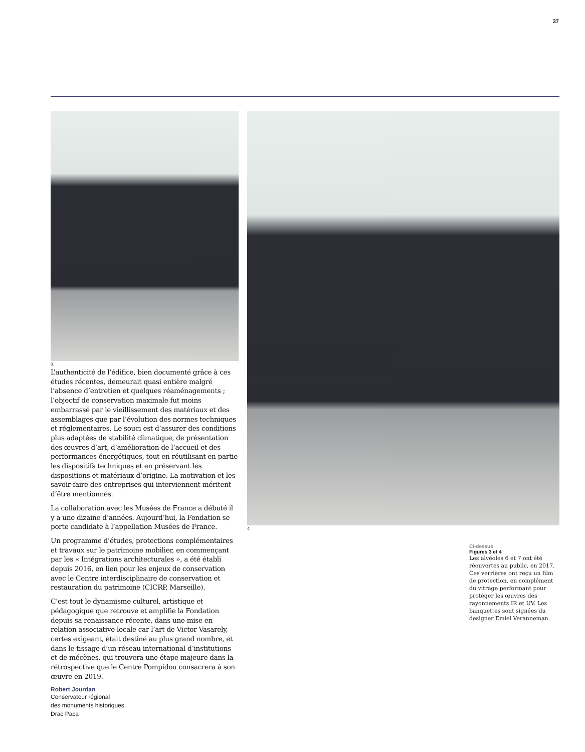37
3.
L’authenticité de l’édifice, bien documenté grâce à ces études récentes, demeurait quasi entière malgré l’absence d’entretien et quelques réaménagements ; l’objectif de conservation maximale fut moins embarrassé par le vieillissement des matériaux et des assemblages que par l’évolution des normes techniques et réglementaires. Le souci est d’assurer des conditions plus adaptées de stabilité climatique, de présentation des œuvres d’art, d’amélioration de l’accueil et des performances énergétiques, tout en réutilisant en partie les dispositifs techniques et en préservant les dispositions et matériaux d’origine. La motivation et les savoir-faire des entreprises qui interviennent méritent d’être mentionnés.
La collaboration avec les Musées de France a débuté il y a une dizaine d’années. Aujourd’hui, la Fondation se porte candidate à l’appellation Musées de France.
Un programme d’études, protections complémentaires et travaux sur le patrimoine mobilier, en commençant par les « Intégrations architecturales », a été établi depuis 2016, en lien pour les enjeux de conservation avec le Centre interdisciplinaire de conservation et restauration du patrimoine (CICRP, Marseille).
C’est tout le dynamisme culturel, artistique et pédagogique que retrouve et amplifie la Fondation depuis sa renaissance récente, dans une mise en relation associative locale car l’art de Victor Vasarely, certes exigeant, était destiné au plus grand nombre, et dans le tissage d’un réseau international d’institutions et de mécènes, qui trouvera une étape majeure dans la rétrospective que le Centre Pompidou consacrera à son œuvre en 2019.
Robert Jourdan
Conservateur régional
des monuments historiques
Drac Paca
4.
Ci-dessus
Figures 3 et 4
Les alvéoles 6 et 7 ont été réouvertes au public, en 2017. Ces verrières ont reçu un film de protection, en complément du vitrage performant pour protéger les œuvres des rayonnements IR et UV. Les banquettes sont signées du designer Emiel Veranneman.